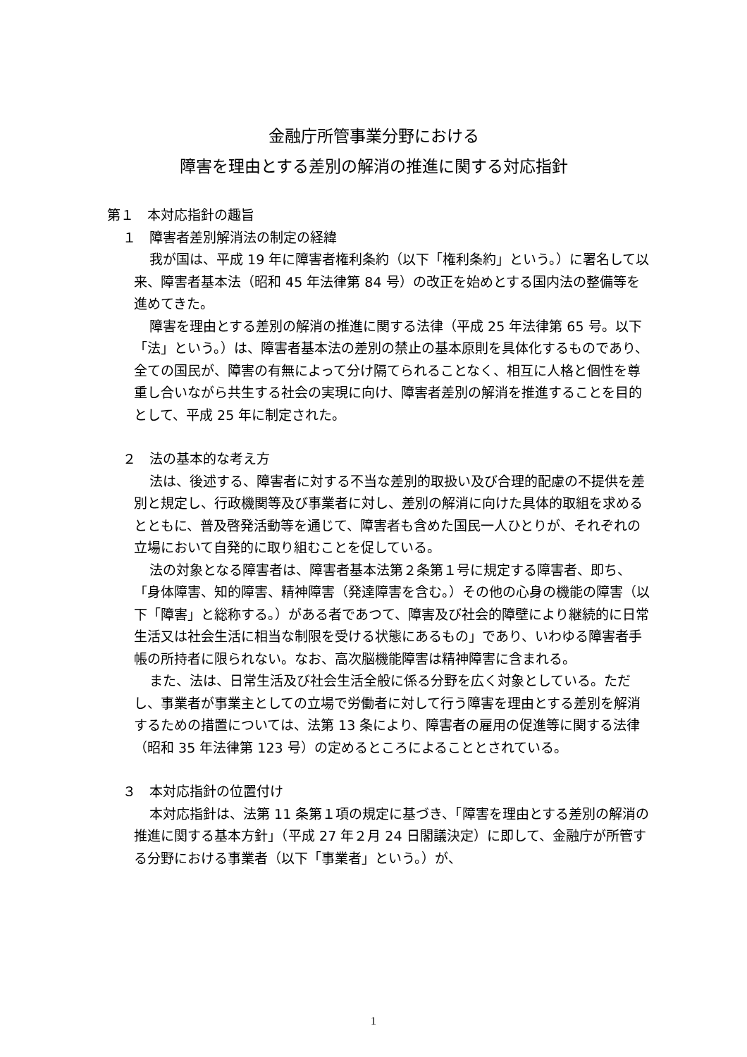金融庁所管事業分野における
障害を理由とする差別の解消の推進に関する対応指針
第１　本対応指針の趣旨
１　障害者差別解消法の制定の経緯
我が国は、平成 19 年に障害者権利条約（以下「権利条約」という。）に署名して以来、障害者基本法（昭和 45 年法律第 84 号）の改正を始めとする国内法の整備等を進めてきた。
障害を理由とする差別の解消の推進に関する法律（平成 25 年法律第 65 号。以下「法」という。）は、障害者基本法の差別の禁止の基本原則を具体化するものであり、全ての国民が、障害の有無によって分け隔てられることなく、相互に人格と個性を尊重し合いながら共生する社会の実現に向け、障害者差別の解消を推進することを目的として、平成 25 年に制定された。
２　法の基本的な考え方
法は、後述する、障害者に対する不当な差別的取扱い及び合理的配慮の不提供を差別と規定し、行政機関等及び事業者に対し、差別の解消に向けた具体的取組を求めるとともに、普及啓発活動等を通じて、障害者も含めた国民一人ひとりが、それぞれの立場において自発的に取り組むことを促している。
法の対象となる障害者は、障害者基本法第２条第１号に規定する障害者、即ち、「身体障害、知的障害、精神障害（発達障害を含む。）その他の心身の機能の障害（以下「障害」と総称する。）がある者であつて、障害及び社会的障壁により継続的に日常生活又は社会生活に相当な制限を受ける状態にあるもの」であり、いわゆる障害者手帳の所持者に限られない。なお、高次脳機能障害は精神障害に含まれる。
また、法は、日常生活及び社会生活全般に係る分野を広く対象としている。ただし、事業者が事業主としての立場で労働者に対して行う障害を理由とする差別を解消するための措置については、法第 13 条により、障害者の雇用の促進等に関する法律（昭和 35 年法律第 123 号）の定めるところによることとされている。
３　本対応指針の位置付け
本対応指針は、法第 11 条第１項の規定に基づき、「障害を理由とする差別の解消の推進に関する基本方針」（平成 27 年２月 24 日閣議決定）に即して、金融庁が所管する分野における事業者（以下「事業者」という。）が、
1